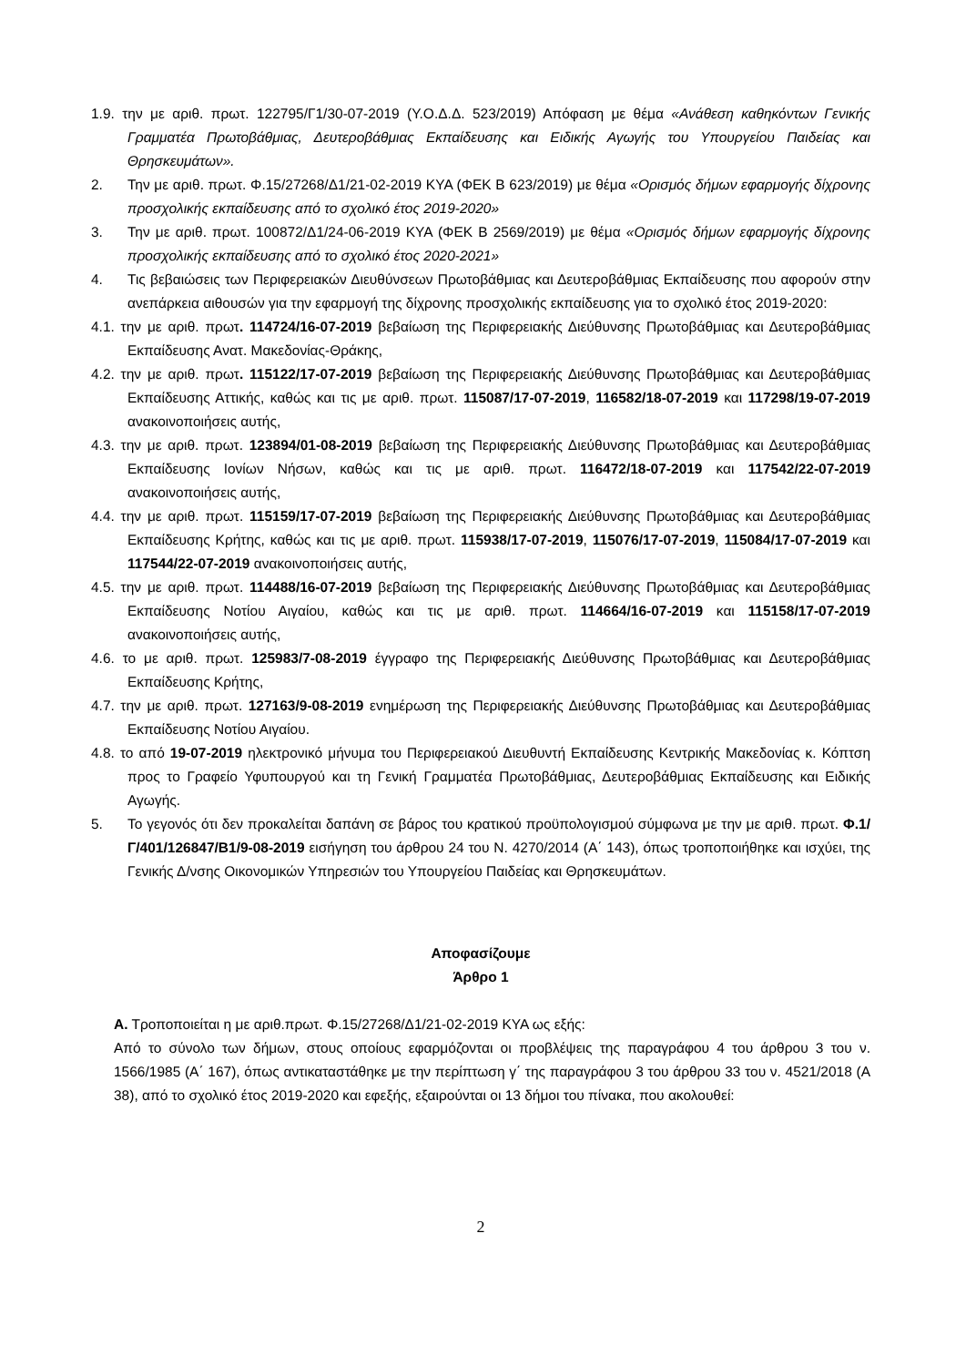1.9. την με αριθ. πρωτ. 122795/Γ1/30-07-2019 (Υ.Ο.Δ.Δ. 523/2019) Απόφαση με θέμα «Ανάθεση καθηκόντων Γενικής Γραμματέα Πρωτοβάθμιας, Δευτεροβάθμιας Εκπαίδευσης και Ειδικής Αγωγής του Υπουργείου Παιδείας και Θρησκευμάτων».
2. Την με αριθ. πρωτ. Φ.15/27268/Δ1/21-02-2019 ΚΥΑ (ΦΕΚ Β 623/2019) με θέμα «Ορισμός δήμων εφαρμογής δίχρονης προσχολικής εκπαίδευσης από το σχολικό έτος 2019-2020»
3. Την με αριθ. πρωτ. 100872/Δ1/24-06-2019 ΚΥΑ (ΦΕΚ Β 2569/2019) με θέμα «Ορισμός δήμων εφαρμογής δίχρονης προσχολικής εκπαίδευσης από το σχολικό έτος 2020-2021»
4. Τις βεβαιώσεις των Περιφερειακών Διευθύνσεων Πρωτοβάθμιας και Δευτεροβάθμιας Εκπαίδευσης που αφορούν στην ανεπάρκεια αιθουσών για την εφαρμογή της δίχρονης προσχολικής εκπαίδευσης για το σχολικό έτος 2019-2020:
4.1. την με αριθ. πρωτ. 114724/16-07-2019 βεβαίωση της Περιφερειακής Διεύθυνσης Πρωτοβάθμιας και Δευτεροβάθμιας Εκπαίδευσης Ανατ. Μακεδονίας-Θράκης,
4.2. την με αριθ. πρωτ. 115122/17-07-2019 βεβαίωση της Περιφερειακής Διεύθυνσης Πρωτοβάθμιας και Δευτεροβάθμιας Εκπαίδευσης Αττικής, καθώς και τις με αριθ. πρωτ. 115087/17-07-2019, 116582/18-07-2019 και 117298/19-07-2019 ανακοινοποιήσεις αυτής,
4.3. την με αριθ. πρωτ. 123894/01-08-2019 βεβαίωση της Περιφερειακής Διεύθυνσης Πρωτοβάθμιας και Δευτεροβάθμιας Εκπαίδευσης Ιονίων Νήσων, καθώς και τις με αριθ. πρωτ. 116472/18-07-2019 και 117542/22-07-2019 ανακοινοποιήσεις αυτής,
4.4. την με αριθ. πρωτ. 115159/17-07-2019 βεβαίωση της Περιφερειακής Διεύθυνσης Πρωτοβάθμιας και Δευτεροβάθμιας Εκπαίδευσης Κρήτης, καθώς και τις με αριθ. πρωτ. 115938/17-07-2019, 115076/17-07-2019, 115084/17-07-2019 και 117544/22-07-2019 ανακοινοποιήσεις αυτής,
4.5. την με αριθ. πρωτ. 114488/16-07-2019 βεβαίωση της Περιφερειακής Διεύθυνσης Πρωτοβάθμιας και Δευτεροβάθμιας Εκπαίδευσης Νοτίου Αιγαίου, καθώς και τις με αριθ. πρωτ. 114664/16-07-2019 και 115158/17-07-2019 ανακοινοποιήσεις αυτής,
4.6. το με αριθ. πρωτ. 125983/7-08-2019 έγγραφο της Περιφερειακής Διεύθυνσης Πρωτοβάθμιας και Δευτεροβάθμιας Εκπαίδευσης Κρήτης,
4.7. την με αριθ. πρωτ. 127163/9-08-2019 ενημέρωση της Περιφερειακής Διεύθυνσης Πρωτοβάθμιας και Δευτεροβάθμιας Εκπαίδευσης Νοτίου Αιγαίου.
4.8. το από 19-07-2019 ηλεκτρονικό μήνυμα του Περιφερειακού Διευθυντή Εκπαίδευσης Κεντρικής Μακεδονίας κ. Κόπτση προς το Γραφείο Υφυπουργού και τη Γενική Γραμματέα Πρωτοβάθμιας, Δευτεροβάθμιας Εκπαίδευσης και Ειδικής Αγωγής.
5. Το γεγονός ότι δεν προκαλείται δαπάνη σε βάρος του κρατικού προϋπολογισμού σύμφωνα με την με αριθ. πρωτ. Φ.1/Γ/401/126847/Β1/9-08-2019 εισήγηση του άρθρου 24 του Ν. 4270/2014 (Α΄ 143), όπως τροποποιήθηκε και ισχύει, της Γενικής Δ/νσης Οικονομικών Υπηρεσιών του Υπουργείου Παιδείας και Θρησκευμάτων.
Αποφασίζουμε
Άρθρο 1
Α. Τροποποιείται η με αριθ.πρωτ. Φ.15/27268/Δ1/21-02-2019 ΚΥΑ ως εξής:
Από το σύνολο των δήμων, στους οποίους εφαρμόζονται οι προβλέψεις της παραγράφου 4 του άρθρου 3 του ν. 1566/1985 (Α΄ 167), όπως αντικαταστάθηκε με την περίπτωση γ΄ της παραγράφου 3 του άρθρου 33 του ν. 4521/2018 (Α 38), από το σχολικό έτος 2019-2020 και εφεξής, εξαιρούνται οι 13 δήμοι του πίνακα, που ακολουθεί:
2